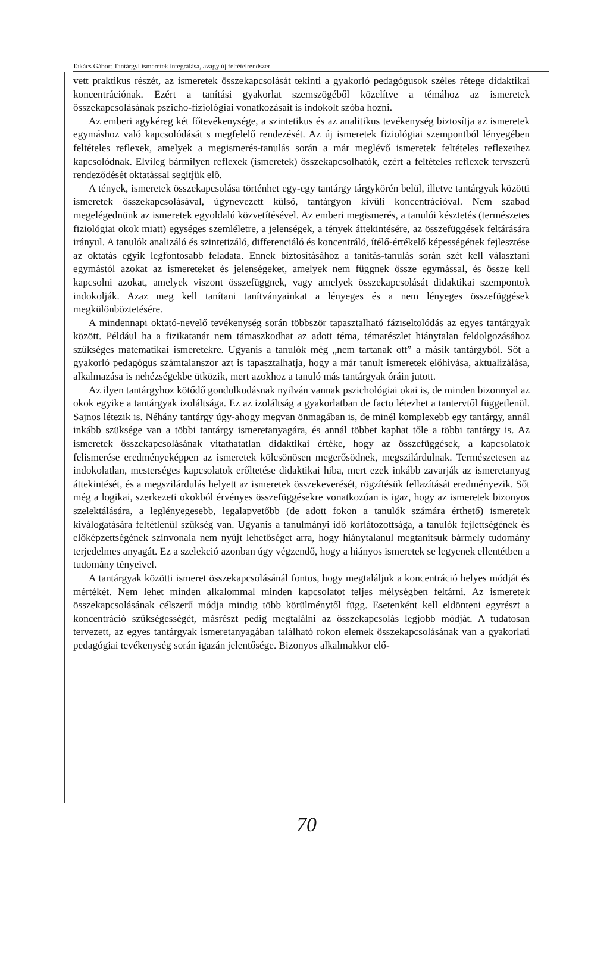Takács Gábor: Tantárgyi ismeretek integrálása, avagy új feltételrendszer
vett praktikus részét, az ismeretek összekapcsolását tekinti a gyakorló pedagógusok széles rétege didaktikai koncentrációnak. Ezért a tanítási gyakorlat szemszögéből közelítve a témához az ismeretek összekapcsolásának pszicho-fiziológiai vonatkozásait is indokolt szóba hozni.
Az emberi agykéreg két főtevékenysége, a szintetikus és az analitikus tevékenység biztosítja az ismeretek egymáshoz való kapcsolódását s megfelelő rendezését. Az új ismeretek fiziológiai szempontból lényegében feltételes reflexek, amelyek a megismerés-tanulás során a már meglévő ismeretek feltételes reflexeihez kapcsolódnak. Elvileg bármilyen reflexek (ismeretek) összekapcsolhatók, ezért a feltételes reflexek tervszerű rendeződését oktatással segítjük elő.
A tények, ismeretek összekapcsolása történhet egy-egy tantárgy tárgykörén belül, illetve tantárgyak közötti ismeretek összekapcsolásával, úgynevezett külső, tantárgyon kívüli koncentrációval. Nem szabad megelégednünk az ismeretek egyoldalú közvetítésével. Az emberi megismerés, a tanulói késztetés (természetes fiziológiai okok miatt) egységes szemléletre, a jelenségek, a tények áttekintésére, az összefüggések feltárására irányul. A tanulók analizáló és szintetizáló, differenciáló és koncentráló, ítélő-értékelő képességének fejlesztése az oktatás egyik legfontosabb feladata. Ennek biztosításához a tanítás-tanulás során szét kell választani egymástól azokat az ismereteket és jelenségeket, amelyek nem függnek össze egymással, és össze kell kapcsolni azokat, amelyek viszont összefüggnek, vagy amelyek összekapcsolását didaktikai szempontok indokolják. Azaz meg kell tanítani tanítványainkat a lényeges és a nem lényeges összefüggések megkülönböztetésére.
A mindennapi oktató-nevelő tevékenység során többször tapasztalható fáziseltolódás az egyes tantárgyak között. Például ha a fizikatanár nem támaszkodhat az adott téma, témarészlet hiánytalan feldolgozásához szükséges matematikai ismeretekre. Ugyanis a tanulók még „nem tartanak ott” a másik tantárgyból. Sőt a gyakorló pedagógus számtalanszor azt is tapasztalhatja, hogy a már tanult ismeretek előhívása, aktualizálása, alkalmazása is nehézségekbe ütközik, mert azokhoz a tanuló más tantárgyak óráin jutott.
Az ilyen tantárgyhoz kötődő gondolkodásnak nyilván vannak pszichológiai okai is, de minden bizonnyal az okok egyike a tantárgyak izoláltsága. Ez az izoláltság a gyakorlatban de facto létezhet a tantervtől függetlenül. Sajnos létezik is. Néhány tantárgy úgy-ahogy megvan önmagában is, de minél komplexebb egy tantárgy, annál inkább szüksége van a többi tantárgy ismeretanyagára, és annál többet kaphat tőle a többi tantárgy is. Az ismeretek összekapcsolásának vitathatatlan didaktikai értéke, hogy az összefüggések, a kapcsolatok felismerése eredményeképpen az ismeretek kölcsönösen megerősödnek, megszilárdulnak. Természetesen az indokolatlan, mesterséges kapcsolatok erőltetése didaktikai hiba, mert ezek inkább zavarják az ismeretanyag áttekintését, és a megszilárdulás helyett az ismeretek összekeverését, rögzítésük fellazítását eredményezik. Sőt még a logikai, szerkezeti okokból érvényes összefüggésekre vonatkozóan is igaz, hogy az ismeretek bizonyos szelektálására, a leglényegesebb, legalapvetőbb (de adott fokon a tanulók számára érthető) ismeretek kiválogatására feltétlenül szükség van. Ugyanis a tanulmányi idő korlátozottsága, a tanulók fejlettségének és előképzettségének színvonala nem nyújt lehetőséget arra, hogy hiánytalanul megtanítsuk bármely tudomány terjedelmes anyagát. Ez a szelekció azonban úgy végzendő, hogy a hiányos ismeretek se legyenek ellentétben a tudomány tényeivel.
A tantárgyak közötti ismeret összekapcsolásánál fontos, hogy megtaláljuk a koncentráció helyes módját és mértékét. Nem lehet minden alkalommal minden kapcsolatot teljes mélységben feltárni. Az ismeretek összekapcsolásának célszerű módja mindig több körülménytől függ. Esetenként kell eldönteni egyrészt a koncentráció szükségességét, másrészt pedig megtalálni az összekapcsolás legjobb módját. A tudatosan tervezett, az egyes tantárgyak ismeretanyagában található rokon elemek összekapcsolásának van a gyakorlati pedagógiai tevékenység során igazán jelentősége. Bizonyos alkalmakkor elő-
70